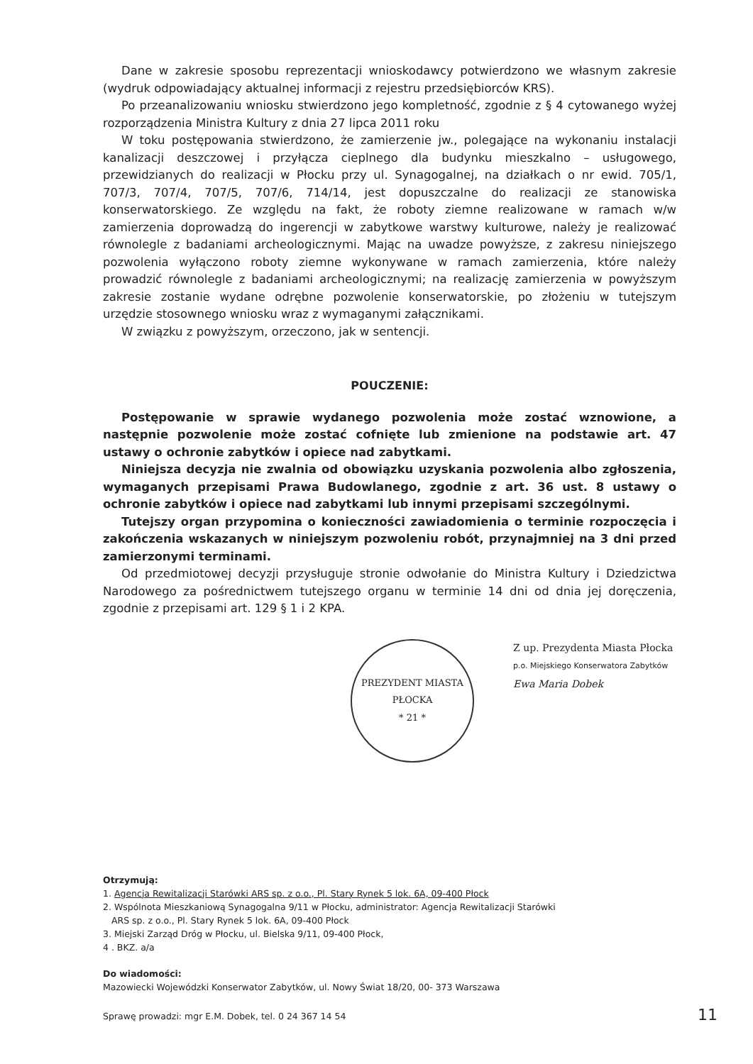Dane w zakresie sposobu reprezentacji wnioskodawcy potwierdzono we własnym zakresie (wydruk odpowiadający aktualnej informacji z rejestru przedsiębiorców KRS).
Po przeanalizowaniu wniosku stwierdzono jego kompletność, zgodnie z § 4 cytowanego wyżej rozporządzenia Ministra Kultury z dnia 27 lipca 2011 roku
W toku postępowania stwierdzono, że zamierzenie jw., polegające na wykonaniu instalacji kanalizacji deszczowej i przyłącza cieplnego dla budynku mieszkalno – usługowego, przewidzianych do realizacji w Płocku przy ul. Synagogalnej, na działkach o nr ewid. 705/1, 707/3, 707/4, 707/5, 707/6, 714/14, jest dopuszczalne do realizacji ze stanowiska konserwatorskiego. Ze względu na fakt, że roboty ziemne realizowane w ramach w/w zamierzenia doprowadzą do ingerencji w zabytkowe warstwy kulturowe, należy je realizować równolegle z badaniami archeologicznymi. Mając na uwadze powyższe, z zakresu niniejszego pozwolenia wyłączono roboty ziemne wykonywane w ramach zamierzenia, które należy prowadzić równolegle z badaniami archeologicznymi; na realizację zamierzenia w powyższym zakresie zostanie wydane odrębne pozwolenie konserwatorskie, po złożeniu w tutejszym urzędzie stosownego wniosku wraz z wymaganymi załącznikami.
W związku z powyższym, orzeczono, jak w sentencji.
POUCZENIE:
Postępowanie w sprawie wydanego pozwolenia może zostać wznowione, a następnie pozwolenie może zostać cofnięte lub zmienione na podstawie art. 47 ustawy o ochronie zabytków i opiece nad zabytkami.
Niniejsza decyzja nie zwalnia od obowiązku uzyskania pozwolenia albo zgłoszenia, wymaganych przepisami Prawa Budowlanego, zgodnie z art. 36 ust. 8 ustawy o ochronie zabytków i opiece nad zabytkami lub innymi przepisami szczególnymi.
Tutejszy organ przypomina o konieczności zawiadomienia o terminie rozpoczęcia i zakończenia wskazanych w niniejszym pozwoleniu robót, przynajmniej na 3 dni przed zamierzonymi terminami.
Od przedmiotowej decyzji przysługuje stronie odwołanie do Ministra Kultury i Dziedzictwa Narodowego za pośrednictwem tutejszego organu w terminie 14 dni od dnia jej doręczenia, zgodnie z przepisami art. 129 § 1 i 2 KPA.
PREZYDENT MIASTA PŁOCKA
* 21 *
Z up. Prezydenta Miasta Płocka
p.o. Miejskiego Konserwatora Zabytków
Ewa Maria Dobek
Otrzymują:
1. Agencja Rewitalizacji Starówki ARS sp. z o.o., Pl. Stary Rynek 5 lok. 6A, 09-400 Płock
2. Wspólnota Mieszkaniową Synagogalna 9/11 w Płocku, administrator: Agencja Rewitalizacji Starówki
ARS sp. z o.o., Pl. Stary Rynek 5 lok. 6A, 09-400 Płock
3. Miejski Zarząd Dróg w Płocku, ul. Bielska 9/11, 09-400 Płock,
4 . BKZ. a/a
Do wiadomości:
Mazowiecki Wojewódzki Konserwator Zabytków, ul. Nowy Świat 18/20, 00- 373 Warszawa
Sprawę prowadzi: mgr E.M. Dobek, tel. 0 24 367 14 54
11